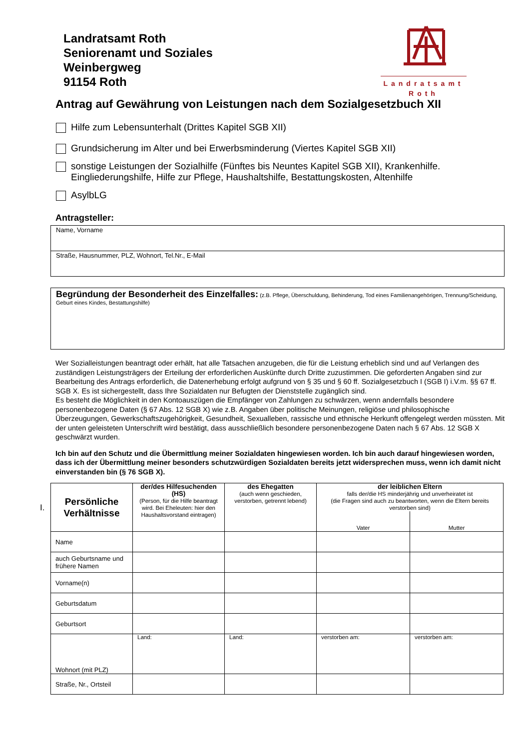Landratsamt Roth
Seniorenamt und Soziales
Weinbergweg
91154 Roth
Landratsamt
Roth
Antrag auf Gewährung von Leistungen nach dem Sozialgesetzbuch XII
Hilfe zum Lebensunterhalt (Drittes Kapitel SGB XII)
Grundsicherung im Alter und bei Erwerbsminderung (Viertes Kapitel SGB XII)
sonstige Leistungen der Sozialhilfe (Fünftes bis Neuntes Kapitel SGB XII), Krankenhilfe. Eingliederungshilfe, Hilfe zur Pflege, Haushaltshilfe, Bestattungskosten, Altenhilfe
AsylbLG
Antragsteller:
Name, Vorname
Straße, Hausnummer, PLZ, Wohnort, Tel.Nr., E-Mail
Begründung der Besonderheit des Einzelfalles: (z.B. Pflege, Überschuldung, Behinderung, Tod eines Familienangehörigen, Trennung/Scheidung, Geburt eines Kindes, Bestattungshilfe)
Wer Sozialleistungen beantragt oder erhält, hat alle Tatsachen anzugeben, die für die Leistung erheblich sind und auf Verlangen des zuständigen Leistungsträgers der Erteilung der erforderlichen Auskünfte durch Dritte zuzustimmen. Die geforderten Angaben sind zur Bearbeitung des Antrags erforderlich, die Datenerhebung erfolgt aufgrund von § 35 und § 60 ff. Sozialgesetzbuch I (SGB I) i.V.m. §§ 67 ff. SGB X. Es ist sichergestellt, dass Ihre Sozialdaten nur Befugten der Dienststelle zugänglich sind.
Es besteht die Möglichkeit in den Kontoauszügen die Empfänger von Zahlungen zu schwärzen, wenn andernfalls besondere personenbezogene Daten (§ 67 Abs. 12 SGB X) wie z.B. Angaben über politische Meinungen, religiöse und philosophische Überzeugungen, Gewerkschaftszugehörigkeit, Gesundheit, Sexualleben, rassische und ethnische Herkunft offengelegt werden müssten. Mit der unten geleisteten Unterschrift wird bestätigt, dass ausschließlich besondere personenbezogene Daten nach § 67 Abs. 12 SGB X geschwärzt wurden.
Ich bin auf den Schutz und die Übermittlung meiner Sozialdaten hingewiesen worden. Ich bin auch darauf hingewiesen worden, dass ich der Übermittlung meiner besonders schutzwürdigen Sozialdaten bereits jetzt widersprechen muss, wenn ich damit nicht einverstanden bin (§ 76 SGB X).
I.
| Persönliche Verhältnisse | der/des Hilfesuchenden (HS) (Person, für die Hilfe beantragt wird. Bei Eheleuten: hier den Haushaltsvorstand eintragen) | des Ehegatten (auch wenn geschieden, verstorben, getrennt lebend) | der leiblichen Eltern falls der/die HS minderjährig und unverheiratet ist (die Fragen sind auch zu beantworten, wenn die Eltern bereits verstorben sind) | |
| --- | --- | --- | --- | --- |
| | | | Vater | Mutter |
| Name | | | | |
| auch Geburtsname und frühere Namen | | | | |
| Vorname(n) | | | | |
| Geburtsdatum | | | | |
| Geburtsort | | | | |
| Wohnort (mit PLZ) | Land: | Land: | verstorben am: | verstorben am: |
| Straße, Nr., Ortsteil | | | | |